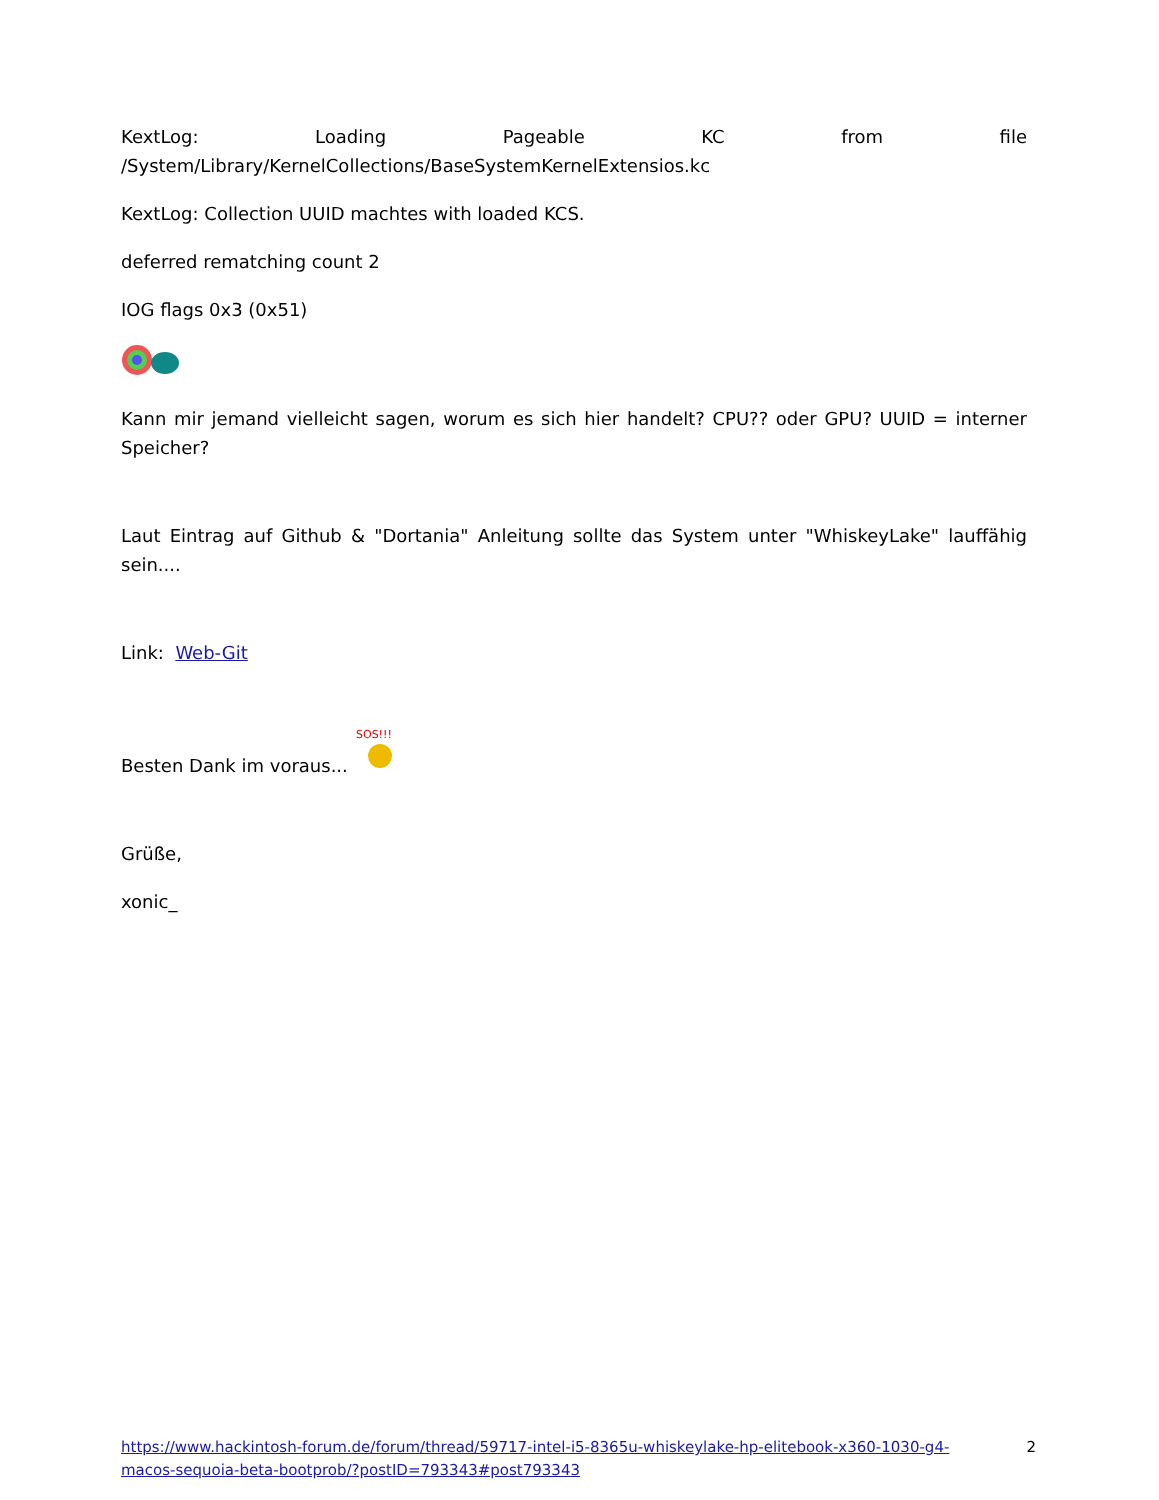KextLog: Loading Pageable KC from file
/System/Library/KernelCollections/BaseSystemKernelExtensios.kc
KextLog: Collection UUID machtes with loaded KCS.
deferred rematching count 2
IOG flags 0x3 (0x51)
Kann mir jemand vielleicht sagen, worum es sich hier handelt? CPU?? oder GPU? UUID = interner Speicher?
Laut Eintrag auf Github & "Dortania" Anleitung sollte das System unter "WhiskeyLake" lauffähig sein....
Link: Web-Git
Besten Dank im voraus...
SOS!!!
Grüße,
xonic_
https://www.hackintosh-forum.de/forum/thread/59717-intel-i5-8365u-whiskeylake-hp-elitebook-x360-1030-g4-macos-sequoia-beta-bootprob/?postID=793343#post793343 2